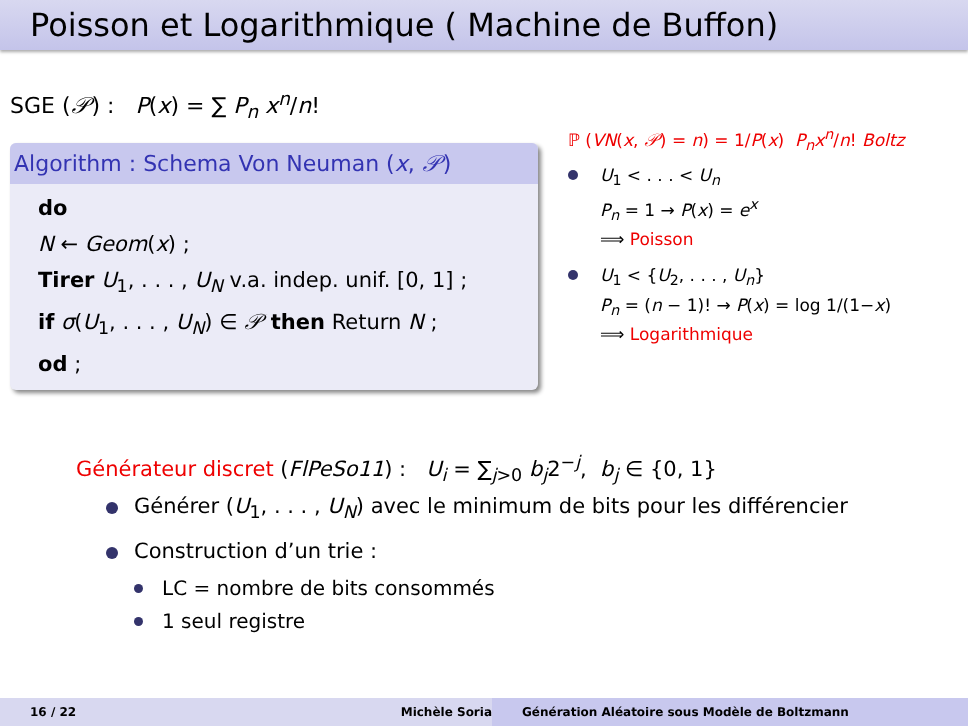Poisson et Logarithmique ( Machine de Buffon)
SGE (𝒫) : P(x) = ∑ P<sub>n</sub> x<sup>n</sup>/n!
Algorithm : Schema Von Neuman (x, 𝒫)
do
N ← Geom(x) ;
Tirer U<sub>1</sub>, . . . , U<sub>N</sub> v.a. indep. unif. [0, 1] ;
if σ(U<sub>1</sub>, . . . , U<sub>N</sub>) ∈ 𝒫 then Return N ;
od ;
ℙ (VN(x, 𝒫) = n) = 1/P(x) P<sub>n</sub>x<sup>n</sup>/n! Boltz
U<sub>1</sub> < . . . < U<sub>n</sub>
P<sub>n</sub> = 1 → P(x) = e<sup>x</sup>
⟹ Poisson
U<sub>1</sub> < {U<sub>2</sub>, . . . , U<sub>n</sub>}
P<sub>n</sub> = (n − 1)! → P(x) = log 1/(1−x)
⟹ Logarithmique
Générateur discret (FlPeSo11) : U<sub>i</sub> = ∑<sub>j>0</sub> b<sub>j</sub>2<sup>−j</sup>, b<sub>j</sub> ∈ {0, 1}
Générer (U<sub>1</sub>, . . . , U<sub>N</sub>) avec le minimum de bits pour les différencier
Construction d’un trie :
LC = nombre de bits consommés
1 seul registre
16 / 22 Michèle Soria Génération Aléatoire sous Modèle de Boltzmann